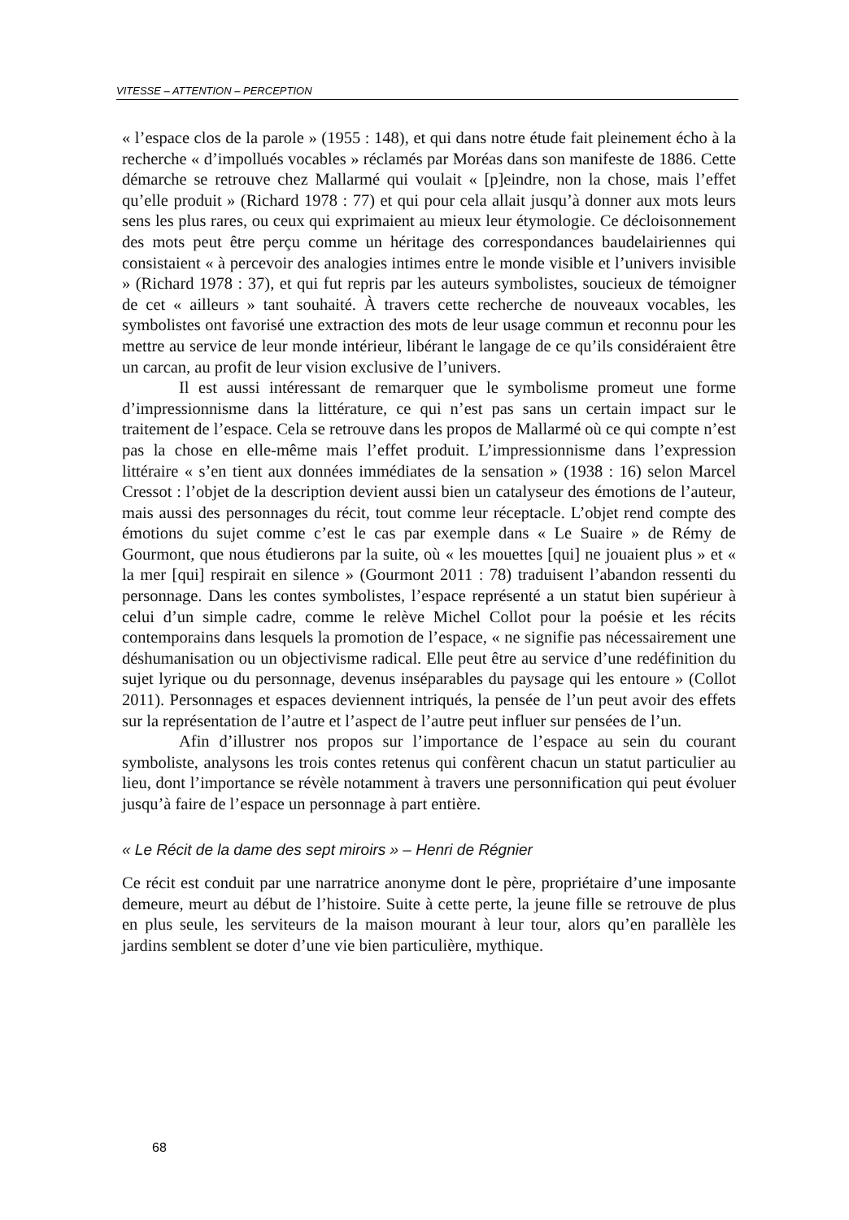VITESSE – ATTENTION – PERCEPTION
« l’espace clos de la parole » (1955 : 148), et qui dans notre étude fait pleinement écho à la recherche « d’impollués vocables » réclamés par Moréas dans son manifeste de 1886. Cette démarche se retrouve chez Mallarmé qui voulait « [p]eindre, non la chose, mais l’effet qu’elle produit » (Richard 1978 : 77) et qui pour cela allait jusqu’à donner aux mots leurs sens les plus rares, ou ceux qui exprimaient au mieux leur étymologie. Ce décloisonnement des mots peut être perçu comme un héritage des correspondances baudelairiennes qui consistaient « à percevoir des analogies intimes entre le monde visible et l’univers invisible » (Richard 1978 : 37), et qui fut repris par les auteurs symbolistes, soucieux de témoigner de cet « ailleurs » tant souhaité. À travers cette recherche de nouveaux vocables, les symbolistes ont favorisé une extraction des mots de leur usage commun et reconnu pour les mettre au service de leur monde intérieur, libérant le langage de ce qu’ils considéraient être un carcan, au profit de leur vision exclusive de l’univers.
Il est aussi intéressant de remarquer que le symbolisme promeut une forme d’impressionnisme dans la littérature, ce qui n’est pas sans un certain impact sur le traitement de l’espace. Cela se retrouve dans les propos de Mallarmé où ce qui compte n’est pas la chose en elle-même mais l’effet produit. L’impressionnisme dans l’expression littéraire « s’en tient aux données immédiates de la sensation » (1938 : 16) selon Marcel Cressot : l’objet de la description devient aussi bien un catalyseur des émotions de l’auteur, mais aussi des personnages du récit, tout comme leur réceptacle. L’objet rend compte des émotions du sujet comme c’est le cas par exemple dans « Le Suaire » de Rémy de Gourmont, que nous étudierons par la suite, où « les mouettes [qui] ne jouaient plus » et « la mer [qui] respirait en silence » (Gourmont 2011 : 78) traduisent l’abandon ressenti du personnage. Dans les contes symbolistes, l’espace représenté a un statut bien supérieur à celui d’un simple cadre, comme le relève Michel Collot pour la poésie et les récits contemporains dans lesquels la promotion de l’espace, « ne signifie pas nécessairement une déshumanisation ou un objectivisme radical. Elle peut être au service d’une redéfinition du sujet lyrique ou du personnage, devenus inséparables du paysage qui les entoure » (Collot 2011). Personnages et espaces deviennent intriqués, la pensée de l’un peut avoir des effets sur la représentation de l’autre et l’aspect de l’autre peut influer sur pensées de l’un.
Afin d’illustrer nos propos sur l’importance de l’espace au sein du courant symboliste, analysons les trois contes retenus qui confèrent chacun un statut particulier au lieu, dont l’importance se révèle notamment à travers une personnification qui peut évoluer jusqu’à faire de l’espace un personnage à part entière.
« Le Récit de la dame des sept miroirs » – Henri de Régnier
Ce récit est conduit par une narratrice anonyme dont le père, propriétaire d’une imposante demeure, meurt au début de l’histoire. Suite à cette perte, la jeune fille se retrouve de plus en plus seule, les serviteurs de la maison mourant à leur tour, alors qu’en parallèle les jardins semblent se doter d’une vie bien particulière, mythique.
68